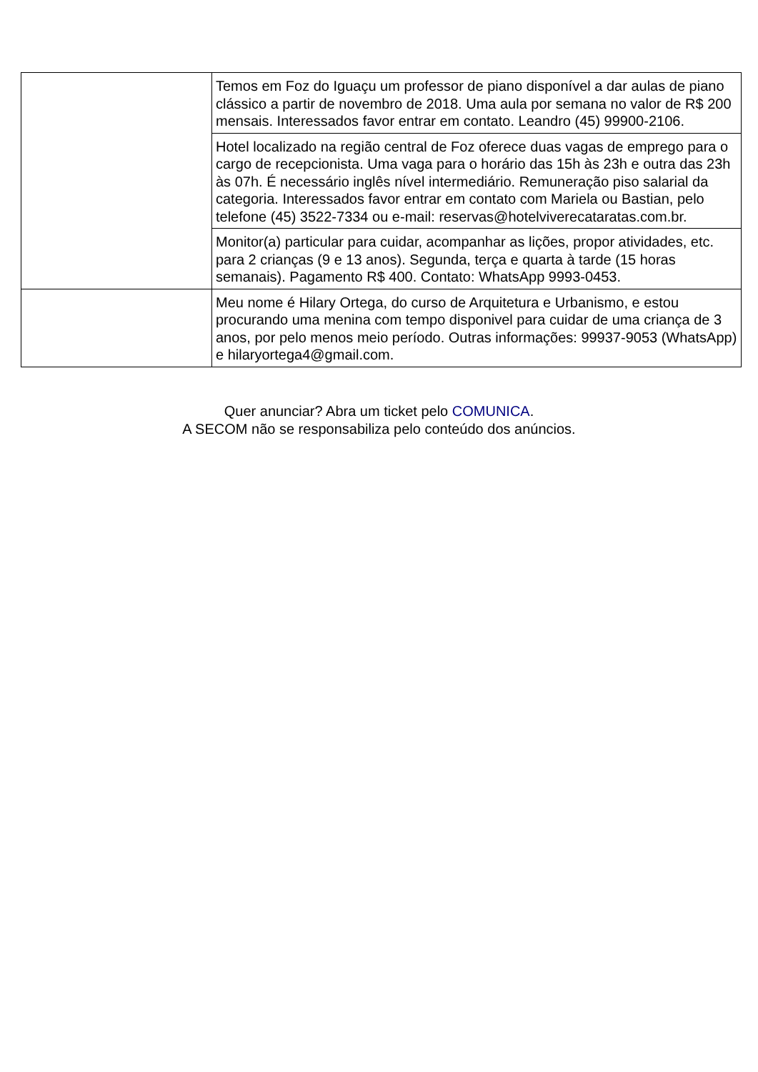| | Temos em Foz do Iguaçu um professor de piano disponível a dar aulas de piano clássico a partir de novembro de 2018. Uma aula por semana no valor de R$ 200 mensais. Interessados favor entrar em contato. Leandro (45) 99900-2106. |
| | Hotel localizado na região central de Foz oferece duas vagas de emprego para o cargo de recepcionista. Uma vaga para o horário das 15h às 23h e outra das 23h às 07h. É necessário inglês nível intermediário. Remuneração piso salarial da categoria. Interessados favor entrar em contato com Mariela ou Bastian, pelo telefone (45) 3522-7334 ou e-mail: reservas@hotelviverecataratas.com.br. |
| | Monitor(a) particular para cuidar, acompanhar as lições, propor atividades, etc. para 2 crianças (9 e 13 anos). Segunda, terça e quarta à tarde (15 horas semanais). Pagamento R$ 400. Contato: WhatsApp 9993-0453. |
| | Meu nome é Hilary Ortega, do curso de Arquitetura e Urbanismo, e estou procurando uma menina com tempo disponivel para cuidar de uma criança de 3 anos, por pelo menos meio período. Outras informações: 99937-9053 (WhatsApp) e hilaryortega4@gmail.com. |
Quer anunciar? Abra um ticket pelo COMUNICA.
A SECOM não se responsabiliza pelo conteúdo dos anúncios.